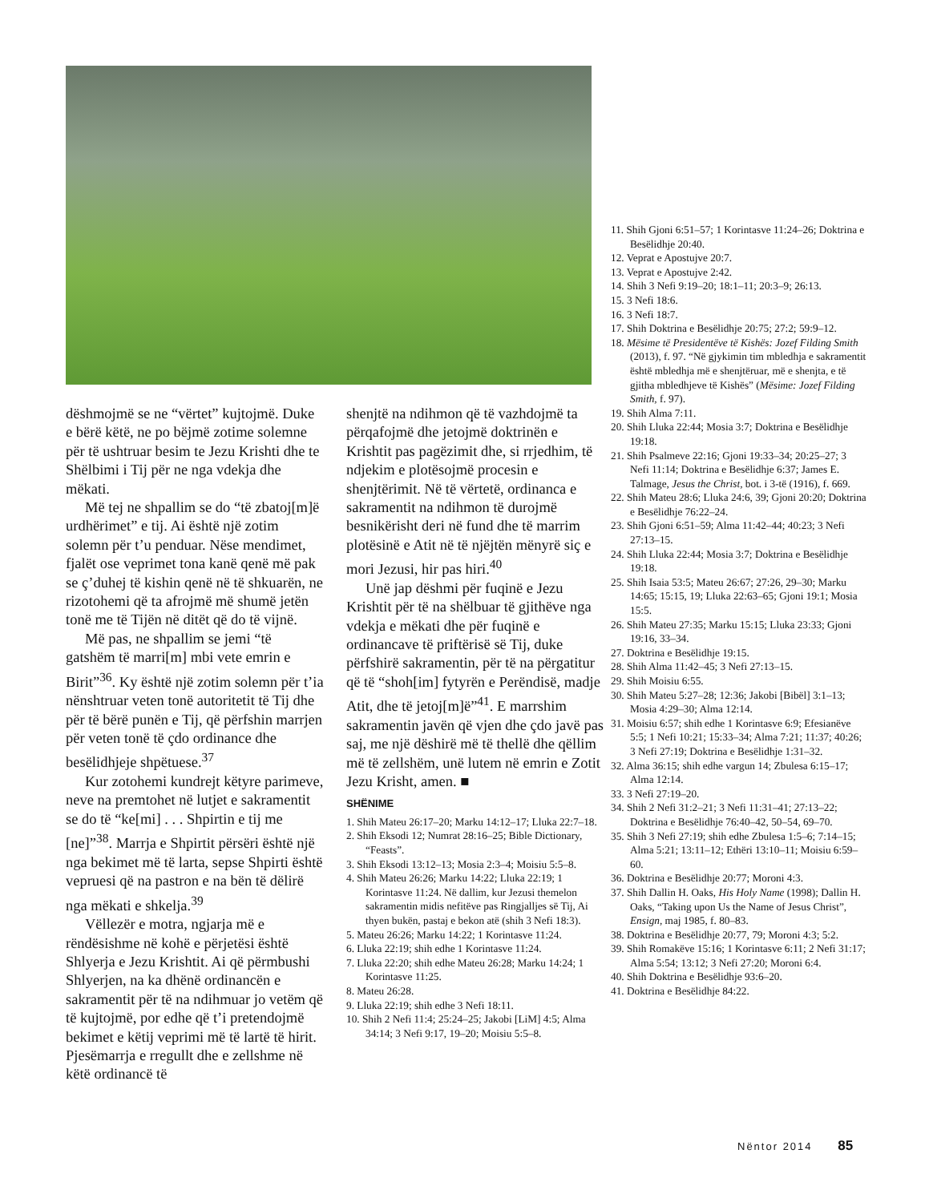dëshmojmë se ne “vërtet” kujtojmë. Duke e bërë këtë, ne po bëjmë zotime solemne për të ushtruar besim te Jezu Krishti dhe te Shëlbimi i Tij për ne nga vdekja dhe mëkati.
Më tej ne shpallim se do “të zbatoj[m]ë urdhërimet” e tij. Ai është një zotim solemn për t’u penduar. Nëse mendimet, fjalët ose veprimet tona kanë qenë më pak se ç’duhej të kishin qenë në të shkuarën, ne rizotohemi që ta afrojmë më shumë jetën tonë me të Tijën në ditët që do të vijnë.
Më pas, ne shpallim se jemi “të gatshëm të marri[m] mbi vete emrin e Birit”<sup>36</sup>. Ky është një zotim solemn për t’ia nënshtruar veten tonë autoritetit të Tij dhe për të bërë punën e Tij, që përfshin marrjen për veten tonë të çdo ordinance dhe besëlidhjeje shpëtuese.<sup>37</sup>
Kur zotohemi kundrejt këtyre parimeve, neve na premtohet në lutjet e sakramentit se do të “ke[mi] . . . Shpirtin e tij me [ne]”<sup>38</sup>. Marrja e Shpirtit përsëri është një nga bekimet më të larta, sepse Shpirti është vepruesi që na pastron e na bën të dëlirë nga mëkati e shkelja.<sup>39</sup>
Vëllezër e motra, ngjarja më e rëndësishme në kohë e përjetësi është Shlyerja e Jezu Krishtit. Ai që përmbushi Shlyerjen, na ka dhënë ordinancën e sakramentit për të na ndihmuar jo vetëm që të kujtojmë, por edhe që t’i pretendojmë bekimet e këtij veprimi më të lartë të hirit. Pjesëmarrja e rregullt dhe e zellshme në këtë ordinancë të
shenjtë na ndihmon që të vazhdojmë ta përqafojmë dhe jetojmë doktrinën e Krishtit pas pagëzimit dhe, si rrjedhim, të ndjekim e plotësojmë procesin e shenjtërimit. Në të vërtetë, ordinanca e sakramentit na ndihmon të durojmë besnikërisht deri në fund dhe të marrim plotësinë e Atit në të njëjtën mënyrë siç e mori Jezusi, hir pas hiri.<sup>40</sup>
Unë jap dëshmi për fuqinë e Jezu Krishtit për të na shëlbuar të gjithëve nga vdekja e mëkati dhe për fuqinë e ordinancave të priftërisë së Tij, duke përfshirë sakramentin, për të na përgatitur që të “shoh[im] fytyrën e Perëndisë, madje Atit, dhe të jetoj[m]ë”<sup>41</sup>. E marrshim sakramentin javën që vjen dhe çdo javë pas saj, me një dëshirë më të thellë dhe qëllim më të zellshëm, unë lutem në emrin e Zotit Jezu Krisht, amen. ■
SHËNIME
1. Shih Mateu 26:17–20; Marku 14:12–17; Lluka 22:7–18.
2. Shih Eksodi 12; Numrat 28:16–25; Bible Dictionary, “Feasts”.
3. Shih Eksodi 13:12–13; Mosia 2:3–4; Moisiu 5:5–8.
4. Shih Mateu 26:26; Marku 14:22; Lluka 22:19; 1 Korintasve 11:24. Në dallim, kur Jezusi themelon sakramentin midis nefitëve pas Ringjalljes së Tij, Ai thyen bukën, pastaj e bekon atë (shih 3 Nefi 18:3).
5. Mateu 26:26; Marku 14:22; 1 Korintasve 11:24.
6. Lluka 22:19; shih edhe 1 Korintasve 11:24.
7. Lluka 22:20; shih edhe Mateu 26:28; Marku 14:24; 1 Korintasve 11:25.
8. Mateu 26:28.
9. Lluka 22:19; shih edhe 3 Nefi 18:11.
10. Shih 2 Nefi 11:4; 25:24–25; Jakobi [LiM] 4:5; Alma 34:14; 3 Nefi 9:17, 19–20; Moisiu 5:5–8.
11. Shih Gjoni 6:51–57; 1 Korintasve 11:24–26; Doktrina e Besëlidhje 20:40.
12. Veprat e Apostujve 20:7.
13. Veprat e Apostujve 2:42.
14. Shih 3 Nefi 9:19–20; 18:1–11; 20:3–9; 26:13.
15. 3 Nefi 18:6.
16. 3 Nefi 18:7.
17. Shih Doktrina e Besëlidhje 20:75; 27:2; 59:9–12.
18. Mësime të Presidentëve të Kishës: Jozef Filding Smith (2013), f. 97. “Në gjykimin tim mbledhja e sakramentit është mbledhja më e shenjtëruar, më e shenjta, e të gjitha mbledhjeve të Kishës” (Mësime: Jozef Filding Smith, f. 97).
19. Shih Alma 7:11.
20. Shih Lluka 22:44; Mosia 3:7; Doktrina e Besëlidhje 19:18.
21. Shih Psalmeve 22:16; Gjoni 19:33–34; 20:25–27; 3 Nefi 11:14; Doktrina e Besëlidhje 6:37; James E. Talmage, Jesus the Christ, bot. i 3-të (1916), f. 669.
22. Shih Mateu 28:6; Lluka 24:6, 39; Gjoni 20:20; Doktrina e Besëlidhje 76:22–24.
23. Shih Gjoni 6:51–59; Alma 11:42–44; 40:23; 3 Nefi 27:13–15.
24. Shih Lluka 22:44; Mosia 3:7; Doktrina e Besëlidhje 19:18.
25. Shih Isaia 53:5; Mateu 26:67; 27:26, 29–30; Marku 14:65; 15:15, 19; Lluka 22:63–65; Gjoni 19:1; Mosia 15:5.
26. Shih Mateu 27:35; Marku 15:15; Lluka 23:33; Gjoni 19:16, 33–34.
27. Doktrina e Besëlidhje 19:15.
28. Shih Alma 11:42–45; 3 Nefi 27:13–15.
29. Shih Moisiu 6:55.
30. Shih Mateu 5:27–28; 12:36; Jakobi [Bibël] 3:1–13; Mosia 4:29–30; Alma 12:14.
31. Moisiu 6:57; shih edhe 1 Korintasve 6:9; Efesianëve 5:5; 1 Nefi 10:21; 15:33–34; Alma 7:21; 11:37; 40:26; 3 Nefi 27:19; Doktrina e Besëlidhje 1:31–32.
32. Alma 36:15; shih edhe vargun 14; Zbulesa 6:15–17; Alma 12:14.
33. 3 Nefi 27:19–20.
34. Shih 2 Nefi 31:2–21; 3 Nefi 11:31–41; 27:13–22; Doktrina e Besëlidhje 76:40–42, 50–54, 69–70.
35. Shih 3 Nefi 27:19; shih edhe Zbulesa 1:5–6; 7:14–15; Alma 5:21; 13:11–12; Ethëri 13:10–11; Moisiu 6:59–60.
36. Doktrina e Besëlidhje 20:77; Moroni 4:3.
37. Shih Dallin H. Oaks, His Holy Name (1998); Dallin H. Oaks, “Taking upon Us the Name of Jesus Christ”, Ensign, maj 1985, f. 80–83.
38. Doktrina e Besëlidhje 20:77, 79; Moroni 4:3; 5:2.
39. Shih Romakëve 15:16; 1 Korintasve 6:11; 2 Nefi 31:17; Alma 5:54; 13:12; 3 Nefi 27:20; Moroni 6:4.
40. Shih Doktrina e Besëlidhje 93:6–20.
41. Doktrina e Besëlidhje 84:22.
Nëntor 2014 85